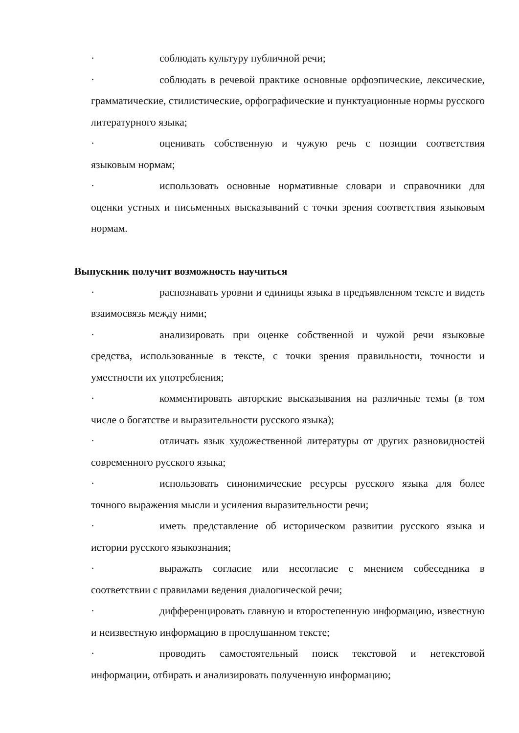· соблюдать культуру публичной речи;
· соблюдать в речевой практике основные орфоэпические, лексические, грамматические, стилистические, орфографические и пунктуационные нормы русского литературного языка;
· оценивать собственную и чужую речь с позиции соответствия языковым нормам;
· использовать основные нормативные словари и справочники для оценки устных и письменных высказываний с точки зрения соответствия языковым нормам.
Выпускник получит возможность научиться
· распознавать уровни и единицы языка в предъявленном тексте и видеть взаимосвязь между ними;
· анализировать при оценке собственной и чужой речи языковые средства, использованные в тексте, с точки зрения правильности, точности и уместности их употребления;
· комментировать авторские высказывания на различные темы (в том числе о богатстве и выразительности русского языка);
· отличать язык художественной литературы от других разновидностей современного русского языка;
· использовать синонимические ресурсы русского языка для более точного выражения мысли и усиления выразительности речи;
· иметь представление об историческом развитии русского языка и истории русского языкознания;
· выражать согласие или несогласие с мнением собеседника в соответствии с правилами ведения диалогической речи;
· дифференцировать главную и второстепенную информацию, известную и неизвестную информацию в прослушанном тексте;
· проводить самостоятельный поиск текстовой и нетекстовой информации, отбирать и анализировать полученную информацию;